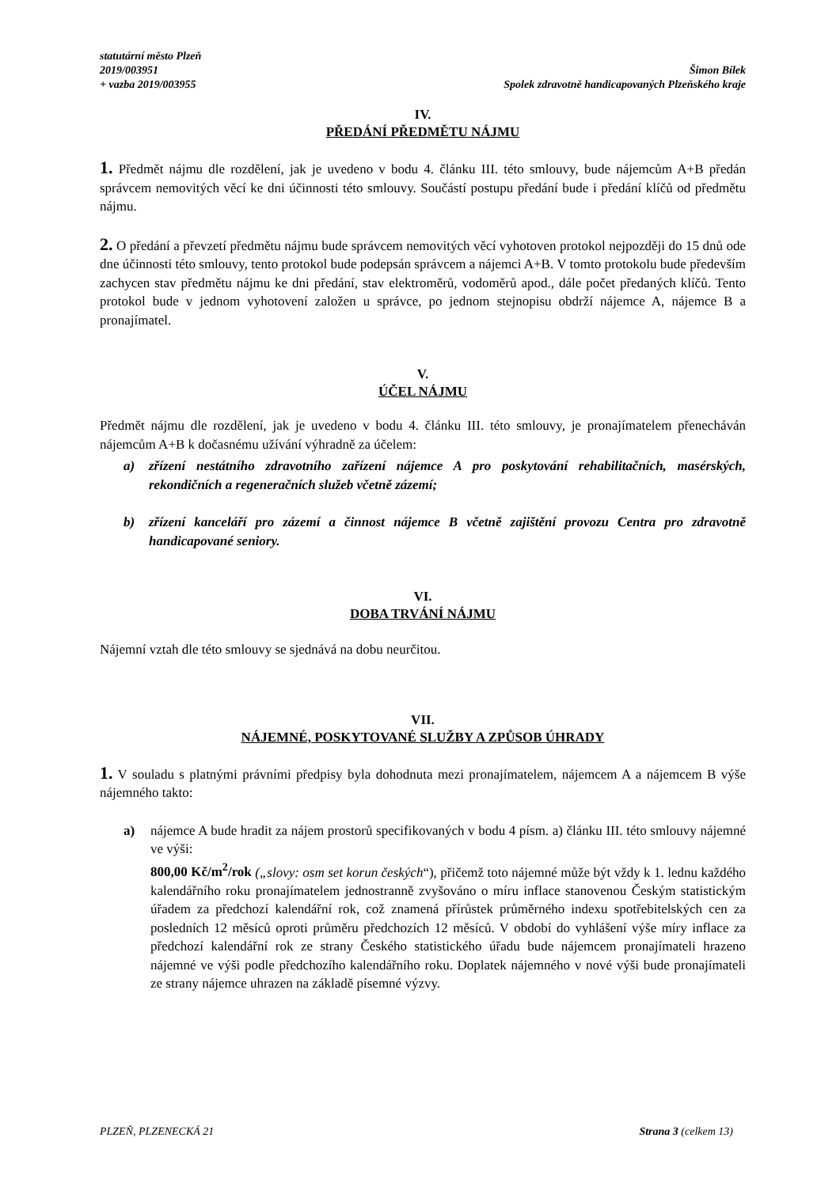statutární město Plzeň
2019/003951
+ vazba 2019/003955
Šimon Bílek
Spolek zdravotně handicapovaných Plzeňského kraje
IV.
PŘEDÁNÍ PŘEDMĚTU NÁJMU
1. Předmět nájmu dle rozdělení, jak je uvedeno v bodu 4. článku III. této smlouvy, bude nájemcům A+B předán správcem nemovitých věcí ke dni účinnosti této smlouvy. Součástí postupu předání bude i předání klíčů od předmětu nájmu.
2. O předání a převzetí předmětu nájmu bude správcem nemovitých věcí vyhotoven protokol nejpozději do 15 dnů ode dne účinnosti této smlouvy, tento protokol bude podepsán správcem a nájemci A+B. V tomto protokolu bude především zachycen stav předmětu nájmu ke dni předání, stav elektroměrů, vodoměrů apod., dále počet předaných klíčů. Tento protokol bude v jednom vyhotovení založen u správce, po jednom stejnopisu obdrží nájemce A, nájemce B a pronajímatel.
V.
ÚČEL NÁJMU
Předmět nájmu dle rozdělení, jak je uvedeno v bodu 4. článku III. této smlouvy, je pronajímatelem přenecháván nájemcům A+B k dočasnému užívání výhradně za účelem:
a) zřízení nestátního zdravotního zařízení nájemce A pro poskytování rehabilitačních, masérských, rekondičních a regeneračních služeb včetně zázemí;
b) zřízení kanceláří pro zázemí a činnost nájemce B včetně zajištění provozu Centra pro zdravotně handicapované seniory.
VI.
DOBA TRVÁNÍ NÁJMU
Nájemní vztah dle této smlouvy se sjednává na dobu neurčitou.
VII.
NÁJEMNÉ, POSKYTOVANÉ SLUŽBY A ZPŮSOB ÚHRADY
1. V souladu s platnými právními předpisy byla dohodnuta mezi pronajímatelem, nájemcem A a nájemcem B výše nájemného takto:
a) nájemce A bude hradit za nájem prostorů specifikovaných v bodu 4 písm. a) článku III. této smlouvy nájemné ve výši:
800,00 Kč/m<sup>2</sup>/rok („slovy: osm set korun českých“), přičemž toto nájemné může být vždy k 1. lednu každého kalendářního roku pronajímatelem jednostranně zvyšováno o míru inflace stanovenou Českým statistickým úřadem za předchozí kalendářní rok, což znamená přírůstek průměrného indexu spotřebitelských cen za posledních 12 měsíců oproti průměru předchozích 12 měsíců. V období do vyhlášení výše míry inflace za předchozí kalendářní rok ze strany Českého statistického úřadu bude nájemcem pronajímateli hrazeno nájemné ve výši podle předchozího kalendářního roku. Doplatek nájemného v nové výši bude pronajímateli ze strany nájemce uhrazen na základě písemné výzvy.
PLZEŇ, PLZENECKÁ 21 Strana 3 (celkem 13)